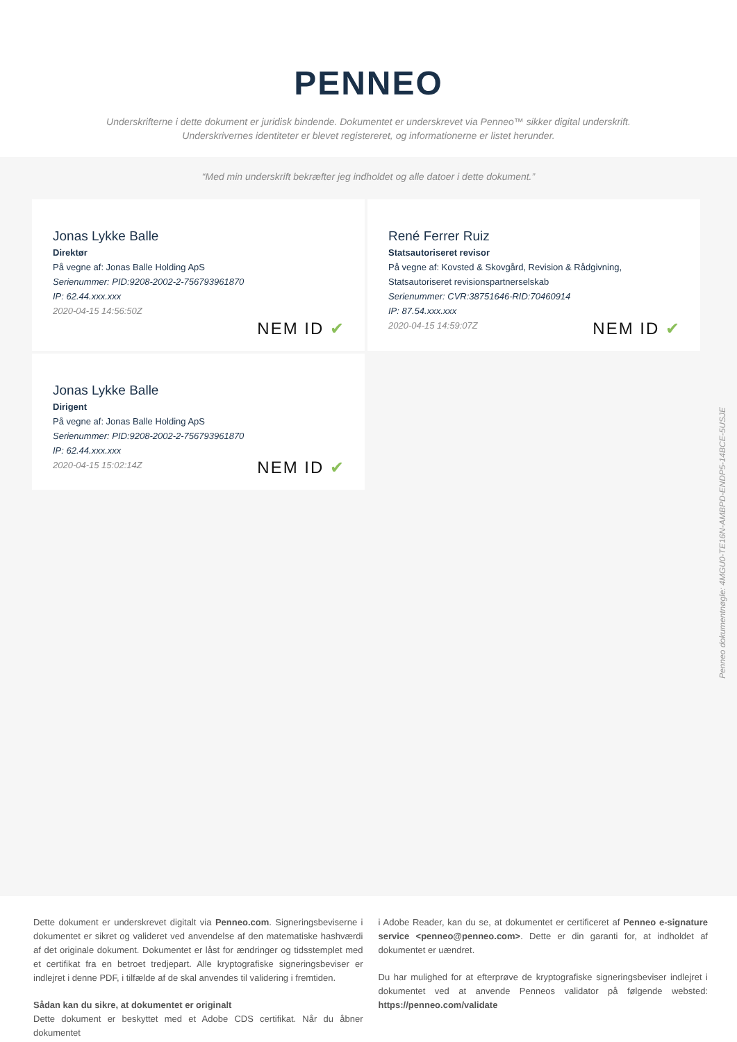PENNEO
Underskrifterne i dette dokument er juridisk bindende. Dokumentet er underskrevet via Penneo™ sikker digital underskrift.
Underskrivernes identiteter er blevet registereret, og informationerne er listet herunder.
“Med min underskrift bekræfter jeg indholdet og alle datoer i dette dokument.”
Jonas Lykke Balle
Direktør
På vegne af: Jonas Balle Holding ApS
Serienummer: PID:9208-2002-2-756793961870
IP: 62.44.xxx.xxx
2020-04-15 14:56:50Z
NEM ID ✔
René Ferrer Ruiz
Statsautoriseret revisor
På vegne af: Kovsted & Skovgård, Revision & Rådgivning, Statsautoriseret revisionspartnerselskab
Serienummer: CVR:38751646-RID:70460914
IP: 87.54.xxx.xxx
2020-04-15 14:59:07Z
NEM ID ✔
Jonas Lykke Balle
Dirigent
På vegne af: Jonas Balle Holding ApS
Serienummer: PID:9208-2002-2-756793961870
IP: 62.44.xxx.xxx
2020-04-15 15:02:14Z
NEM ID ✔
Penneo dokumentnøgle: 4MGU0-TE16N-AMBPD-ENDP5-14BCE-5USJE
Dette dokument er underskrevet digitalt via Penneo.com. Signeringsbeviserne i dokumentet er sikret og valideret ved anvendelse af den matematiske hashværdi af det originale dokument. Dokumentet er låst for ændringer og tidsstemplet med et certifikat fra en betroet tredjepart. Alle kryptografiske signeringsbeviser er indlejret i denne PDF, i tilfælde af de skal anvendes til validering i fremtiden.
Sådan kan du sikre, at dokumentet er originalt
Dette dokument er beskyttet med et Adobe CDS certifikat. Når du åbner dokumentet
i Adobe Reader, kan du se, at dokumentet er certificeret af Penneo e-signature service <penneo@penneo.com>. Dette er din garanti for, at indholdet af dokumentet er uændret.
Du har mulighed for at efterprøve de kryptografiske signeringsbeviser indlejret i dokumentet ved at anvende Penneos validator på følgende websted: https://penneo.com/validate